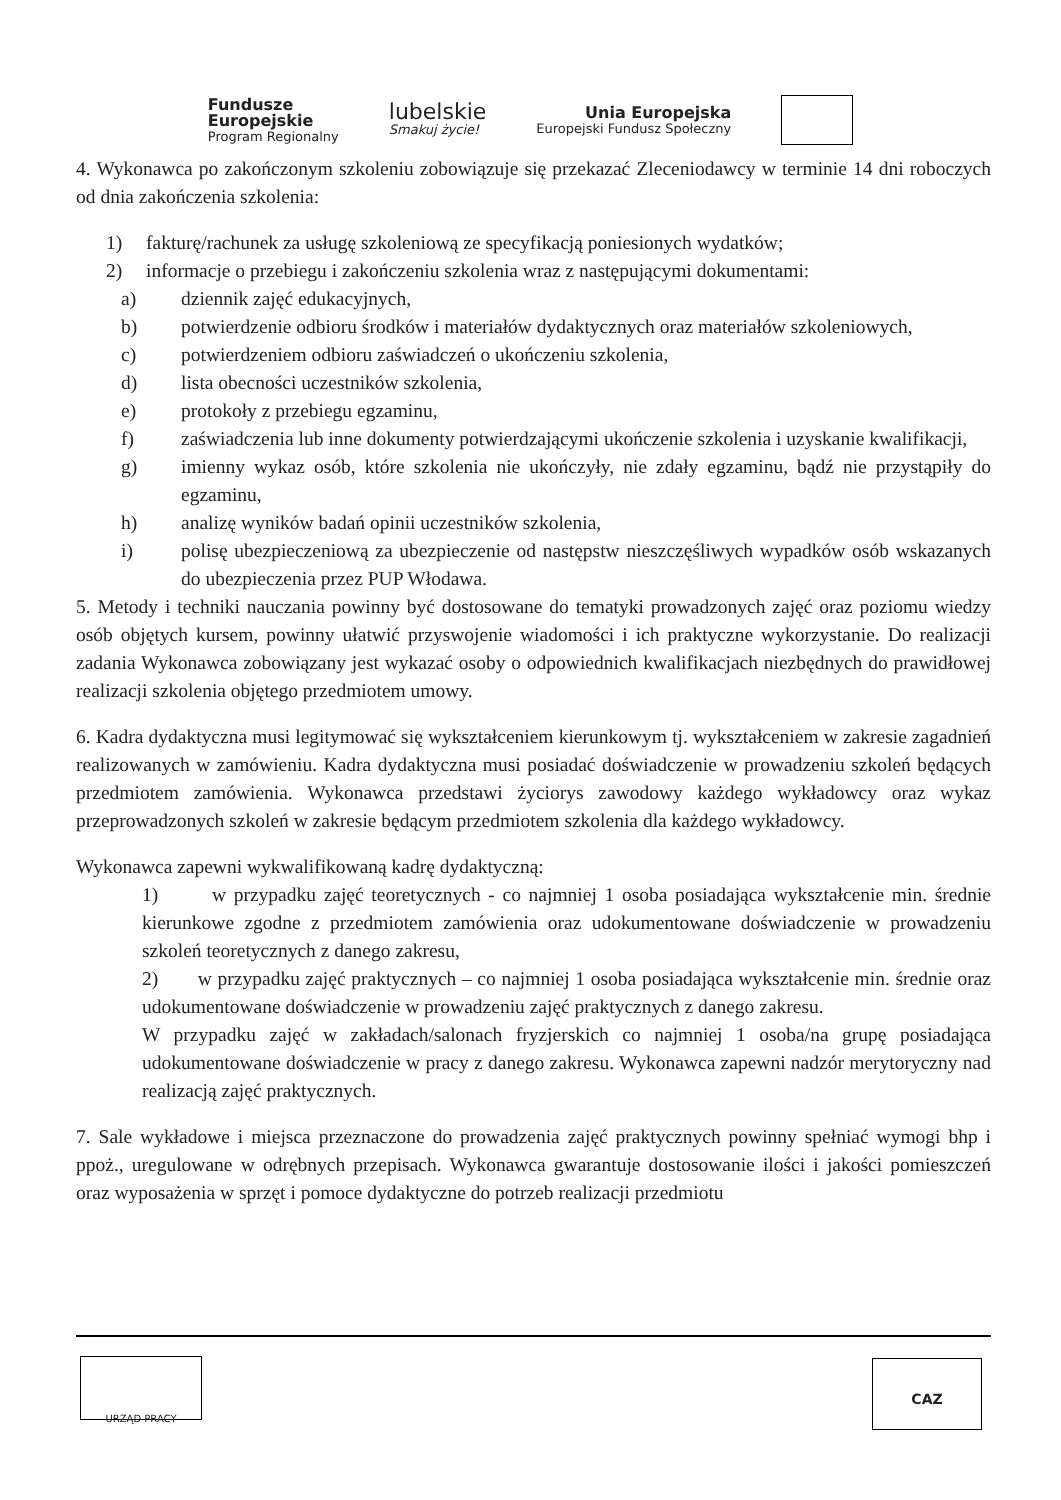Fundusze
Europejskie
Program Regionalny
lubelskie
Smakuj życie!
Unia Europejska
Europejski Fundusz Społeczny
4. Wykonawca po zakończonym szkoleniu zobowiązuje się przekazać Zleceniodawcy w terminie 14 dni roboczych od dnia zakończenia szkolenia:
1) fakturę/rachunek za usługę szkoleniową ze specyfikacją poniesionych wydatków;
2) informacje o przebiegu i zakończeniu szkolenia wraz z następującymi dokumentami:
a) dziennik zajęć edukacyjnych,
b) potwierdzenie odbioru środków i materiałów dydaktycznych oraz materiałów szkoleniowych,
c) potwierdzeniem odbioru zaświadczeń o ukończeniu szkolenia,
d) lista obecności uczestników szkolenia,
e) protokoły z przebiegu egzaminu,
f) zaświadczenia lub inne dokumenty potwierdzającymi ukończenie szkolenia i uzyskanie kwalifikacji,
g) imienny wykaz osób, które szkolenia nie ukończyły, nie zdały egzaminu, bądź nie przystąpiły do egzaminu,
h) analizę wyników badań opinii uczestników szkolenia,
i) polisę ubezpieczeniową za ubezpieczenie od następstw nieszczęśliwych wypadków osób wskazanych do ubezpieczenia przez PUP Włodawa.
5. Metody i techniki nauczania powinny być dostosowane do tematyki prowadzonych zajęć oraz poziomu wiedzy osób objętych kursem, powinny ułatwić przyswojenie wiadomości i ich praktyczne wykorzystanie. Do realizacji zadania Wykonawca zobowiązany jest wykazać osoby o odpowiednich kwalifikacjach niezbędnych do prawidłowej realizacji szkolenia objętego przedmiotem umowy.
6. Kadra dydaktyczna musi legitymować się wykształceniem kierunkowym tj. wykształceniem w zakresie zagadnień realizowanych w zamówieniu. Kadra dydaktyczna musi posiadać doświadczenie w prowadzeniu szkoleń będących przedmiotem zamówienia. Wykonawca przedstawi życiorys zawodowy każdego wykładowcy oraz wykaz przeprowadzonych szkoleń w zakresie będącym przedmiotem szkolenia dla każdego wykładowcy.
Wykonawca zapewni wykwalifikowaną kadrę dydaktyczną:
1) w przypadku zajęć teoretycznych - co najmniej 1 osoba posiadająca wykształcenie min. średnie kierunkowe zgodne z przedmiotem zamówienia oraz udokumentowane doświadczenie w prowadzeniu szkoleń teoretycznych z danego zakresu,
2) w przypadku zajęć praktycznych – co najmniej 1 osoba posiadająca wykształcenie min. średnie oraz udokumentowane doświadczenie w prowadzeniu zajęć praktycznych z danego zakresu.
W przypadku zajęć w zakładach/salonach fryzjerskich co najmniej 1 osoba/na grupę posiadająca udokumentowane doświadczenie w pracy z danego zakresu. Wykonawca zapewni nadzór merytoryczny nad realizacją zajęć praktycznych.
7. Sale wykładowe i miejsca przeznaczone do prowadzenia zajęć praktycznych powinny spełniać wymogi bhp i ppoż., uregulowane w odrębnych przepisach. Wykonawca gwarantuje dostosowanie ilości i jakości pomieszczeń oraz wyposażenia w sprzęt i pomoce dydaktyczne do potrzeb realizacji przedmiotu
URZĄD PRACY CAZ